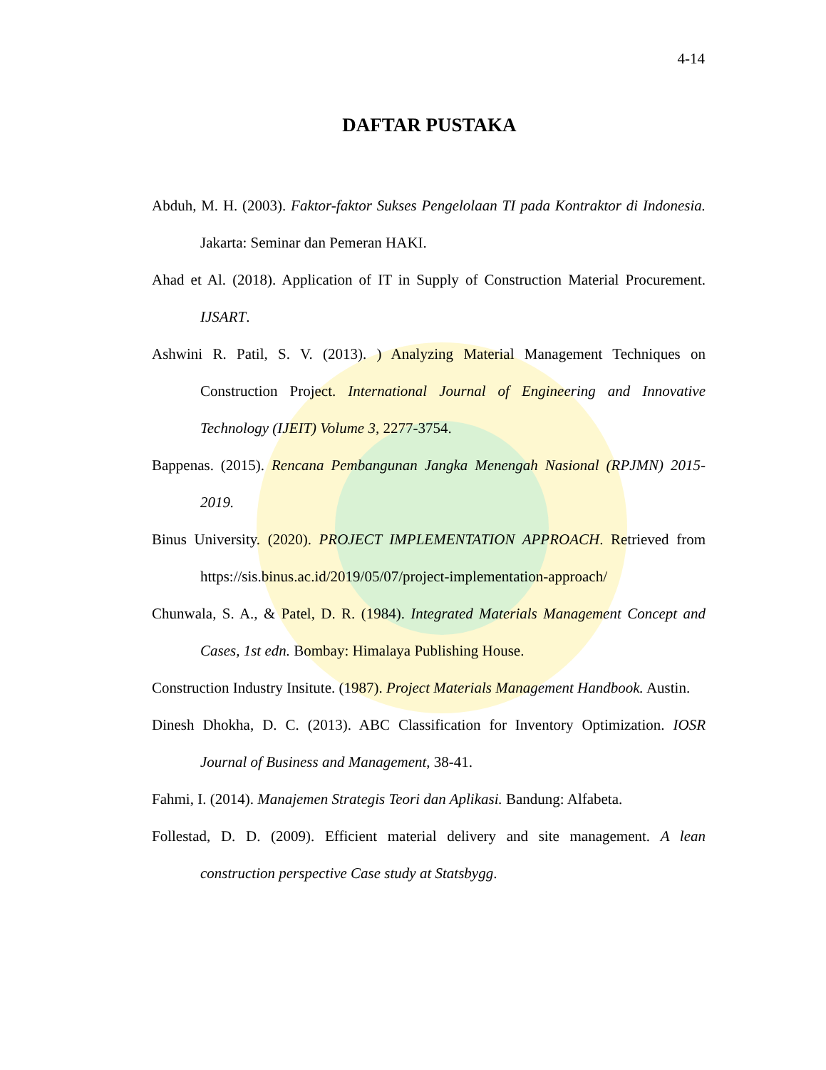4-14
DAFTAR PUSTAKA
Abduh, M. H. (2003). Faktor-faktor Sukses Pengelolaan TI pada Kontraktor di Indonesia. Jakarta: Seminar dan Pemeran HAKI.
Ahad et Al. (2018). Application of IT in Supply of Construction Material Procurement. IJSART.
Ashwini R. Patil, S. V. (2013). ) Analyzing Material Management Techniques on Construction Project. International Journal of Engineering and Innovative Technology (IJEIT) Volume 3, 2277-3754.
Bappenas. (2015). Rencana Pembangunan Jangka Menengah Nasional (RPJMN) 2015-2019.
Binus University. (2020). PROJECT IMPLEMENTATION APPROACH. Retrieved from https://sis.binus.ac.id/2019/05/07/project-implementation-approach/
Chunwala, S. A., & Patel, D. R. (1984). Integrated Materials Management Concept and Cases, 1st edn. Bombay: Himalaya Publishing House.
Construction Industry Insitute. (1987). Project Materials Management Handbook. Austin.
Dinesh Dhokha, D. C. (2013). ABC Classification for Inventory Optimization. IOSR Journal of Business and Management, 38-41.
Fahmi, I. (2014). Manajemen Strategis Teori dan Aplikasi. Bandung: Alfabeta.
Follestad, D. D. (2009). Efficient material delivery and site management. A lean construction perspective Case study at Statsbygg.